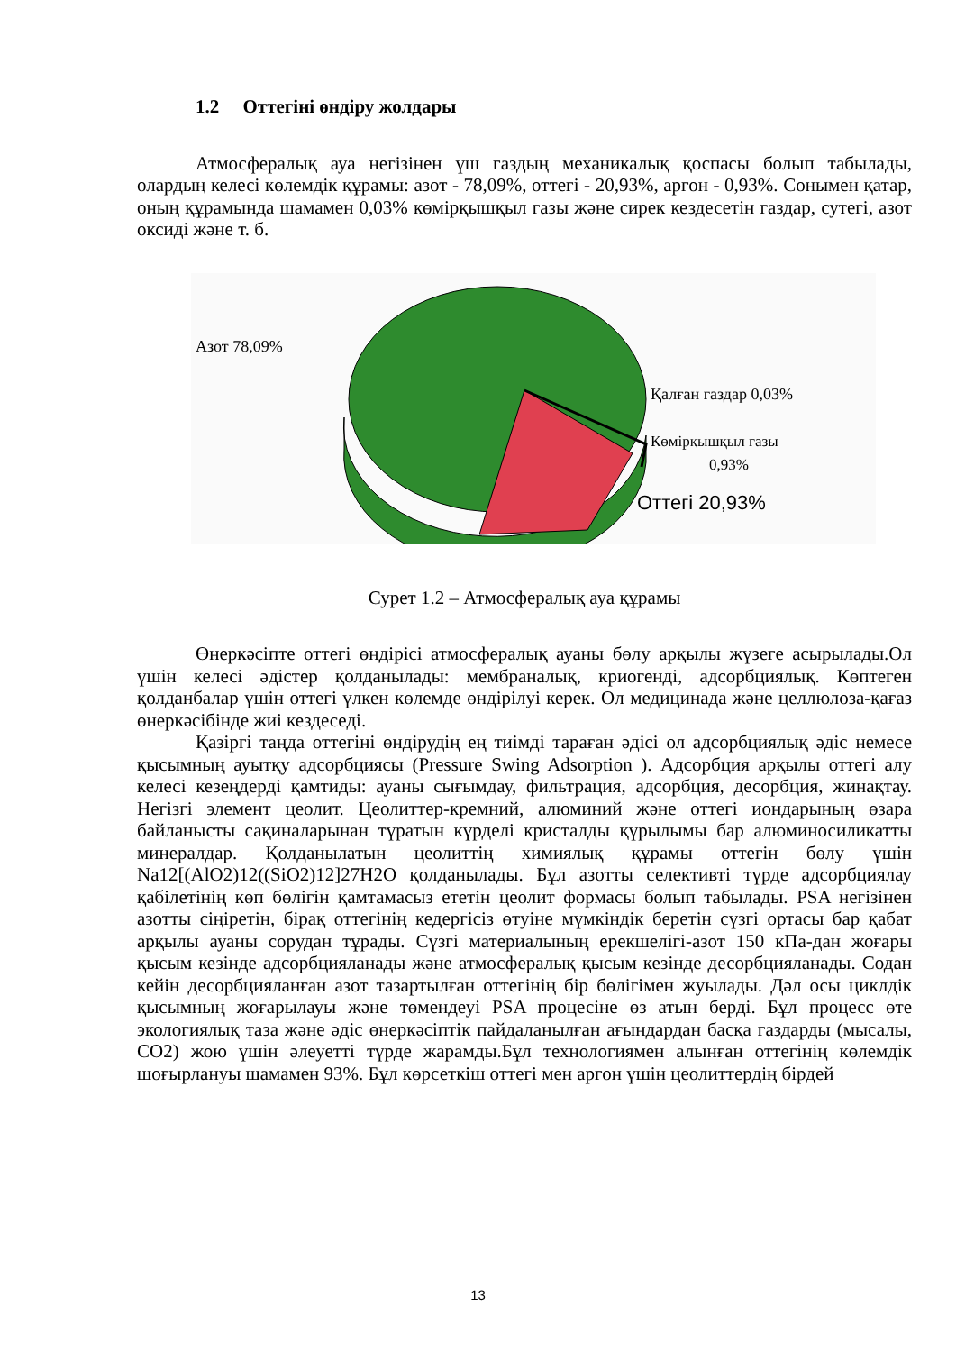1.2 Оттегіні өндіру жолдары
Атмосфералық ауа негізінен үш газдың механикалық қоспасы болып табылады, олардың келесі көлемдік құрамы: азот - 78,09%, оттегі - 20,93%, аргон - 0,93%. Сонымен қатар, оның құрамында шамамен 0,03% көмірқышқыл газы және сирек кездесетін газдар, сутегі, азот оксиді және т. б.
Азот 78,09%
Қалған газдар 0,03%
Көмірқышқыл газы
0,93%
Оттегі 20,93%
Сурет 1.2 – Атмосфералық ауа құрамы
Өнеркәсіпте оттегі өндірісі атмосфералық ауаны бөлу арқылы жүзеге асырылады.Ол үшін келесі әдістер қолданылады: мембраналық, криогенді, адсорбциялық. Көптеген қолданбалар үшін оттегі үлкен көлемде өндірілуі керек. Ол медицинада және целлюлоза-қағаз өнеркәсібінде жиі кездеседі.
Қазіргі таңда оттегіні өндірудің ең тиімді тараған әдісі ол адсорбциялық әдіс немесе қысымның ауытқу адсорбциясы (Pressure Swing Adsorption ). Адсорбция арқылы оттегі алу келесі кезеңдерді қамтиды: ауаны сығымдау, фильтрация, адсорбция, десорбция, жинақтау. Негізгі элемент цеолит. Цеолиттер-кремний, алюминий және оттегі иондарының өзара байланысты сақиналарынан тұратын күрделі кристалды құрылымы бар алюминосиликатты минералдар. Қолданылатын цеолиттің химиялық құрамы оттегін бөлу үшін Na12[(AlO2)12((SiO2)12]27H2O қолданылады. Бұл азотты селективті түрде адсорбциялау қабілетінің көп бөлігін қамтамасыз ететін цеолит формасы болып табылады. PSA негізінен азотты сіңіретін, бірақ оттегінің кедергісіз өтуіне мүмкіндік беретін сүзгі ортасы бар қабат арқылы ауаны сорудан тұрады. Сүзгі материалының ерекшелігі-азот 150 кПа-дан жоғары қысым кезінде адсорбцияланады және атмосфералық қысым кезінде десорбцияланады. Содан кейін десорбцияланған азот тазартылған оттегінің бір бөлігімен жуылады. Дәл осы циклдік қысымның жоғарылауы және төмендеуі PSA процесіне өз атын берді. Бұл процесс өте экологиялық таза және әдіс өнеркәсіптік пайдаланылған ағындардан басқа газдарды (мысалы, CO2) жою үшін әлеуетті түрде жарамды.Бұл технологиямен алынған оттегінің көлемдік шоғырлануы шамамен 93%. Бұл көрсеткіш оттегі мен аргон үшін цеолиттердің бірдей
13